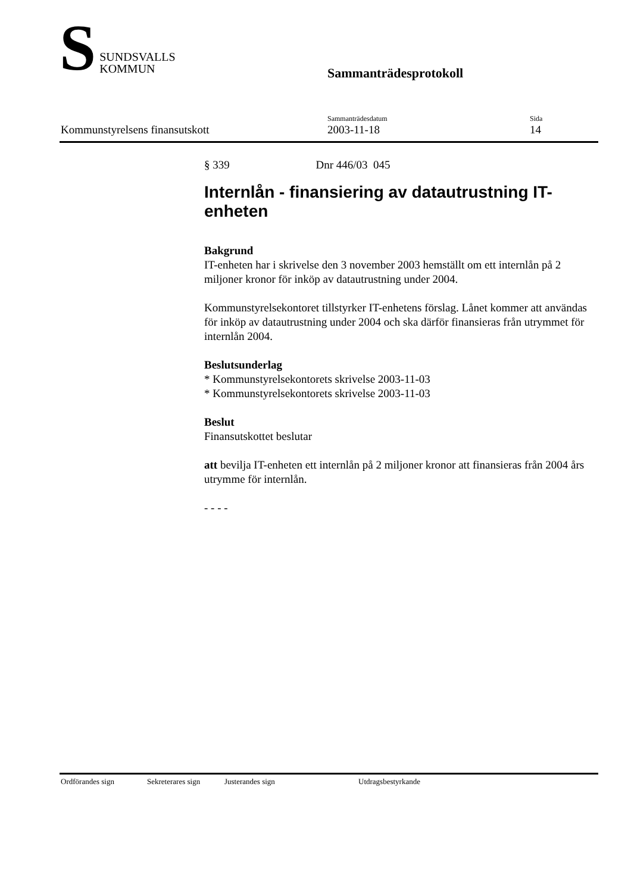S
SUNDSVALLS
KOMMUN
Sammanträdesprotokoll
Kommunstyrelsens finansutskott Sammanträdesdatum
2003-11-18
Sida
14
§ 339 Dnr 446/03 045
Internlån - finansiering av datautrustning IT-enheten
Bakgrund
IT-enheten har i skrivelse den 3 november 2003 hemställt om ett internlån på 2 miljoner kronor för inköp av datautrustning under 2004.
Kommunstyrelsekontoret tillstyrker IT-enhetens förslag. Lånet kommer att användas för inköp av datautrustning under 2004 och ska därför finansieras från utrymmet för internlån 2004.
Beslutsunderlag
* Kommunstyrelsekontorets skrivelse 2003-11-03
* Kommunstyrelsekontorets skrivelse 2003-11-03
Beslut
Finansutskottet beslutar
att bevilja IT-enheten ett internlån på 2 miljoner kronor att finansieras från 2004 års utrymme för internlån.
- - - -
Ordförandes sign Sekreterares sign Justerandes sign Utdragsbestyrkande